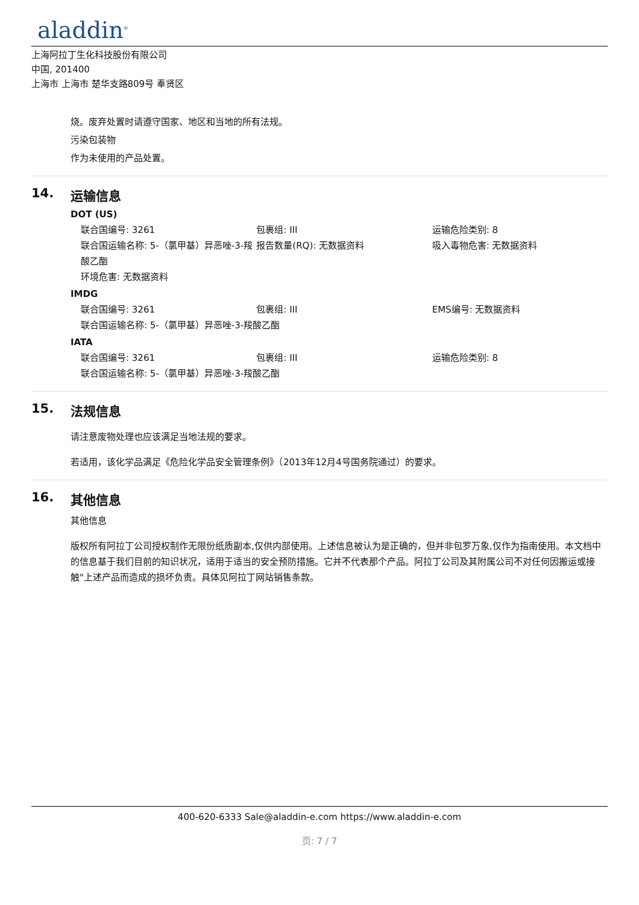aladdin<sup>®</sup>
上海阿拉丁生化科技股份有限公司
中国, 201400
上海市 上海市 楚华支路809号 奉贤区
烧。废弃处置时请遵守国家、地区和当地的所有法规。
污染包装物
作为未使用的产品处置。
14. 运输信息
DOT (US)
联合国编号: 3261 包裹组: III 运输危险类别: 8
联合国运输名称: 5-（氯甲基）异恶唑-3-羧酸乙酯
报告数量(RQ): 无数据资料 吸入毒物危害: 无数据资料
环境危害: 无数据资料
IMDG
联合国编号: 3261 包裹组: III EMS编号: 无数据资料
联合国运输名称: 5-（氯甲基）异恶唑-3-羧酸乙酯
IATA
联合国编号: 3261 包裹组: III 运输危险类别: 8
联合国运输名称: 5-（氯甲基）异恶唑-3-羧酸乙酯
15. 法规信息
请注意废物处理也应该满足当地法规的要求。
若适用，该化学品满足《危险化学品安全管理条例》（2013年12月4号国务院通过）的要求。
16. 其他信息
其他信息
版权所有阿拉丁公司授权制作无限份纸质副本,仅供内部使用。上述信息被认为是正确的，但并非包罗万象,仅作为指南使用。本文档中的信息基于我们目前的知识状况，适用于适当的安全预防措施。它并不代表那个产品。阿拉丁公司及其附属公司不对任何因搬运或接触"上述产品而造成的损坏负责。具体见阿拉丁网站销售条款。
400-620-6333 Sale@aladdin-e.com https://www.aladdin-e.com
页: 7 / 7